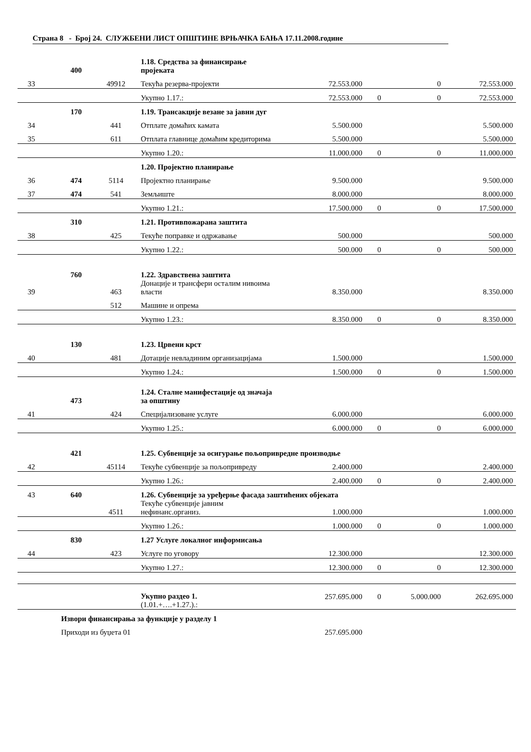Страна 8 - Број 24. СЛУЖБЕНИ ЛИСТ ОПШТИНЕ ВРЊАЧКА БАЊА 17.11.2008.године
| | 400 | | 1.18. Средства за финансирање пројеката | | | | |
| 33 | | 49912 | Текућа резерва-пројекти | 72.553.000 | | 0 | 72.553.000 |
| | | | Укупно 1.17.: | 72.553.000 | 0 | 0 | 72.553.000 |
| | 170 | | 1.19. Трансакције везане за јавни дуг | | | | |
| 34 | | 441 | Отплате домаћих камата | 5.500.000 | | | 5.500.000 |
| 35 | | 611 | Отплата главнице домаћим кредиторима | 5.500.000 | | | 5.500.000 |
| | | | Укупно 1.20.: | 11.000.000 | 0 | 0 | 11.000.000 |
| | | | 1.20. Пројектно планирање | | | | |
| 36 | 474 | 5114 | Пројектно планирање | 9.500.000 | | | 9.500.000 |
| 37 | 474 | 541 | Земљиште | 8.000.000 | | | 8.000.000 |
| | | | Укупно 1.21.: | 17.500.000 | 0 | 0 | 17.500.000 |
| | 310 | | 1.21. Противпожарана заштита | | | | |
| 38 | | 425 | Текуће поправке и одржавање | 500.000 | | | 500.000 |
| | | | Укупно 1.22.: | 500.000 | 0 | 0 | 500.000 |
| | 760 | | 1.22. Здравствена заштита | | | | |
| 39 | | 463 | Донације и трансфери осталим нивоима власти | 8.350.000 | | | 8.350.000 |
| | | 512 | Машине и опрема | | | | |
| | | | Укупно 1.23.: | 8.350.000 | 0 | 0 | 8.350.000 |
| | 130 | | 1.23. Црвени крст | | | | |
| 40 | | 481 | Дотације невладиним организацијама | 1.500.000 | | | 1.500.000 |
| | | | Укупно 1.24.: | 1.500.000 | 0 | 0 | 1.500.000 |
| | 473 | | 1.24. Сталне манифестације од значаја за општину | | | | |
| 41 | | 424 | Специјализоване услуге | 6.000.000 | | | 6.000.000 |
| | | | Укупно 1.25.: | 6.000.000 | 0 | 0 | 6.000.000 |
| | 421 | | 1.25. Субвенције за осигурање пољопривредне производње | | | | |
| 42 | | 45114 | Текуће субвенције за пољопривреду | 2.400.000 | | | 2.400.000 |
| | | | Укупно 1.26.: | 2.400.000 | 0 | 0 | 2.400.000 |
| 43 | 640 | | 1.26. Субвенције за уређерње фасада заштићених објеката | | | | |
| | | 4511 | Текуће субвенције јавним нефинанс.организ. | 1.000.000 | | | 1.000.000 |
| | | | Укупно 1.26.: | 1.000.000 | 0 | 0 | 1.000.000 |
| | 830 | | 1.27 Услуге локалног информисања | | | | |
| 44 | | 423 | Услуге по уговору | 12.300.000 | | | 12.300.000 |
| | | | Укупно 1.27.: | 12.300.000 | 0 | 0 | 12.300.000 |
| | | | Укупно раздео 1. (1.01.+….+1.27.).: | 257.695.000 | 0 | 5.000.000 | 262.695.000 |
| | Извори финансирања за функције у разделу 1 | | | | | | |
| | Приходи из буџета 01 | | | 257.695.000 | | | |